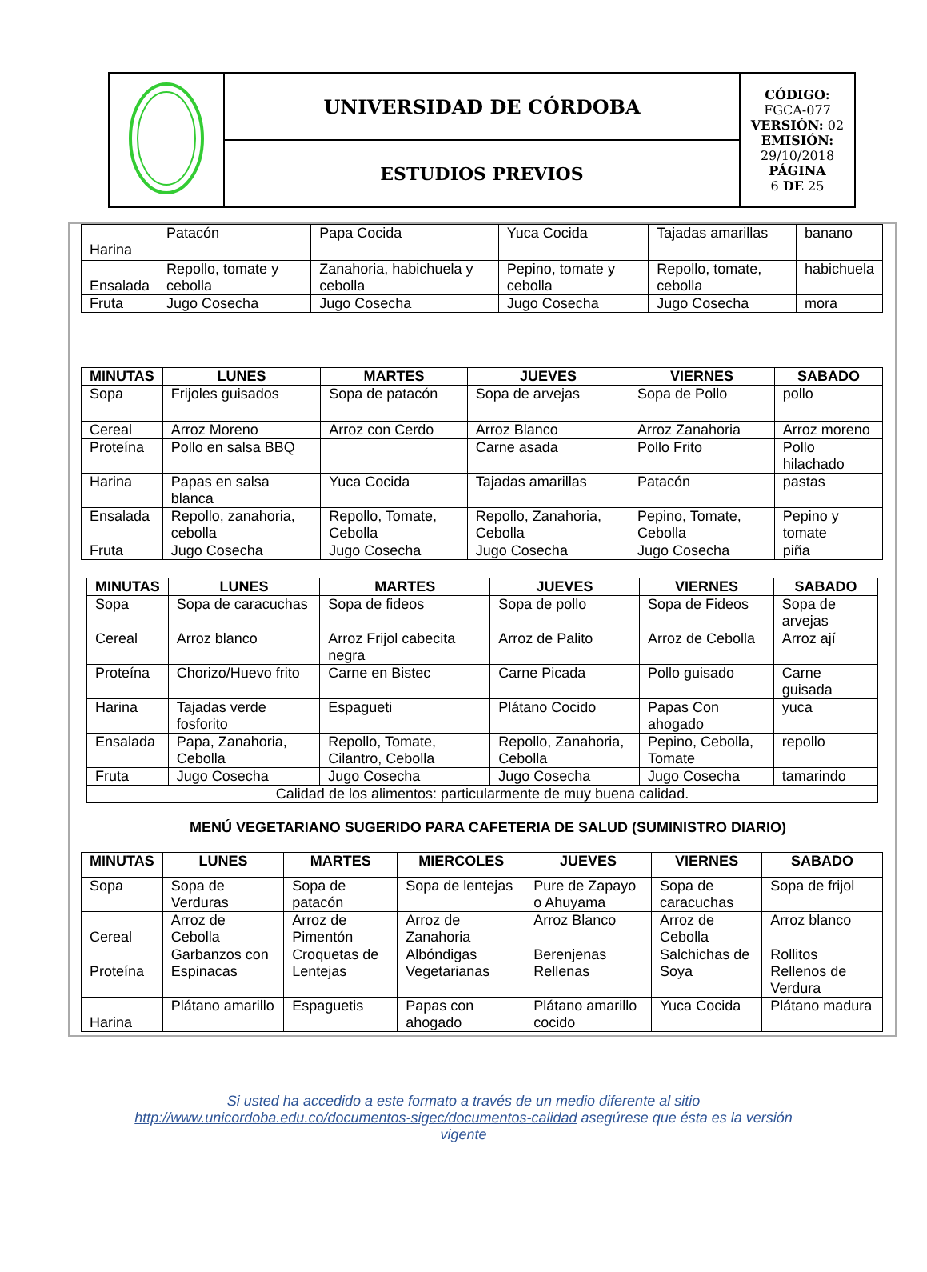| | UNIVERSIDAD DE CÓRDOBA | CÓDIGO: FGCA-077 VERSIÓN: 02 EMISIÓN: 29/10/2018 PÁGINA 6 DE 25 |
| | ESTUDIOS PREVIOS | |
| Harina | Patacón | Papa Cocida | Yuca Cocida | Tajadas amarillas | banano |
| Ensalada | Repollo, tomate y cebolla | Zanahoria, habichuela y cebolla | Pepino, tomate y cebolla | Repollo, tomate, cebolla | habichuela |
| Fruta | Jugo Cosecha | Jugo Cosecha | Jugo Cosecha | Jugo Cosecha | mora |
| MINUTAS | LUNES | MARTES | JUEVES | VIERNES | SABADO |
| --- | --- | --- | --- | --- | --- |
| Sopa | Frijoles guisados | Sopa de patacón | Sopa de arvejas | Sopa de Pollo | pollo |
| Cereal | Arroz Moreno | Arroz con Cerdo | Arroz Blanco | Arroz Zanahoria | Arroz moreno |
| Proteína | Pollo en salsa BBQ | | Carne asada | Pollo Frito | Pollo hilachado |
| Harina | Papas en salsa blanca | Yuca Cocida | Tajadas amarillas | Patacón | pastas |
| Ensalada | Repollo, zanahoria, cebolla | Repollo, Tomate, Cebolla | Repollo, Zanahoria, Cebolla | Pepino, Tomate, Cebolla | Pepino y tomate |
| Fruta | Jugo Cosecha | Jugo Cosecha | Jugo Cosecha | Jugo Cosecha | piña |
| MINUTAS | LUNES | MARTES | JUEVES | VIERNES | SABADO |
| --- | --- | --- | --- | --- | --- |
| Sopa | Sopa de caracuchas | Sopa de fideos | Sopa de pollo | Sopa de Fideos | Sopa de arvejas |
| Cereal | Arroz blanco | Arroz Frijol cabecita negra | Arroz de Palito | Arroz de Cebolla | Arroz ají |
| Proteína | Chorizo/Huevo frito | Carne en Bistec | Carne Picada | Pollo guisado | Carne guisada |
| Harina | Tajadas verde fosforito | Espagueti | Plátano Cocido | Papas Con ahogado | yuca |
| Ensalada | Papa, Zanahoria, Cebolla | Repollo, Tomate, Cilantro, Cebolla | Repollo, Zanahoria, Cebolla | Pepino, Cebolla, Tomate | repollo |
| Fruta | Jugo Cosecha | Jugo Cosecha | Jugo Cosecha | Jugo Cosecha | tamarindo |
| Calidad de los alimentos: particularmente de muy buena calidad. | | | | | |
MENÚ VEGETARIANO SUGERIDO PARA CAFETERIA DE SALUD (SUMINISTRO DIARIO)
| MINUTAS | LUNES | MARTES | MIERCOLES | JUEVES | VIERNES | SABADO |
| --- | --- | --- | --- | --- | --- | --- |
| Sopa | Sopa de Verduras | Sopa de patacón | Sopa de lentejas | Pure de Zapayo o Ahuyama | Sopa de caracuchas | Sopa de frijol |
| Cereal | Arroz de Cebolla | Arroz de Pimentón | Arroz de Zanahoria | Arroz Blanco | Arroz de Cebolla | Arroz blanco |
| Proteína | Garbanzos con Espinacas | Croquetas de Lentejas | Albóndigas Vegetarianas | Berenjenas Rellenas | Salchichas de Soya | Rollitos Rellenos de Verdura |
| Harina | Plátano amarillo | Espaguetis | Papas con ahogado | Plátano amarillo cocido | Yuca Cocida | Plátano madura |
Si usted ha accedido a este formato a través de un medio diferente al sitio http://www.unicordoba.edu.co/documentos-sigec/documentos-calidad asegúrese que ésta es la versión vigente